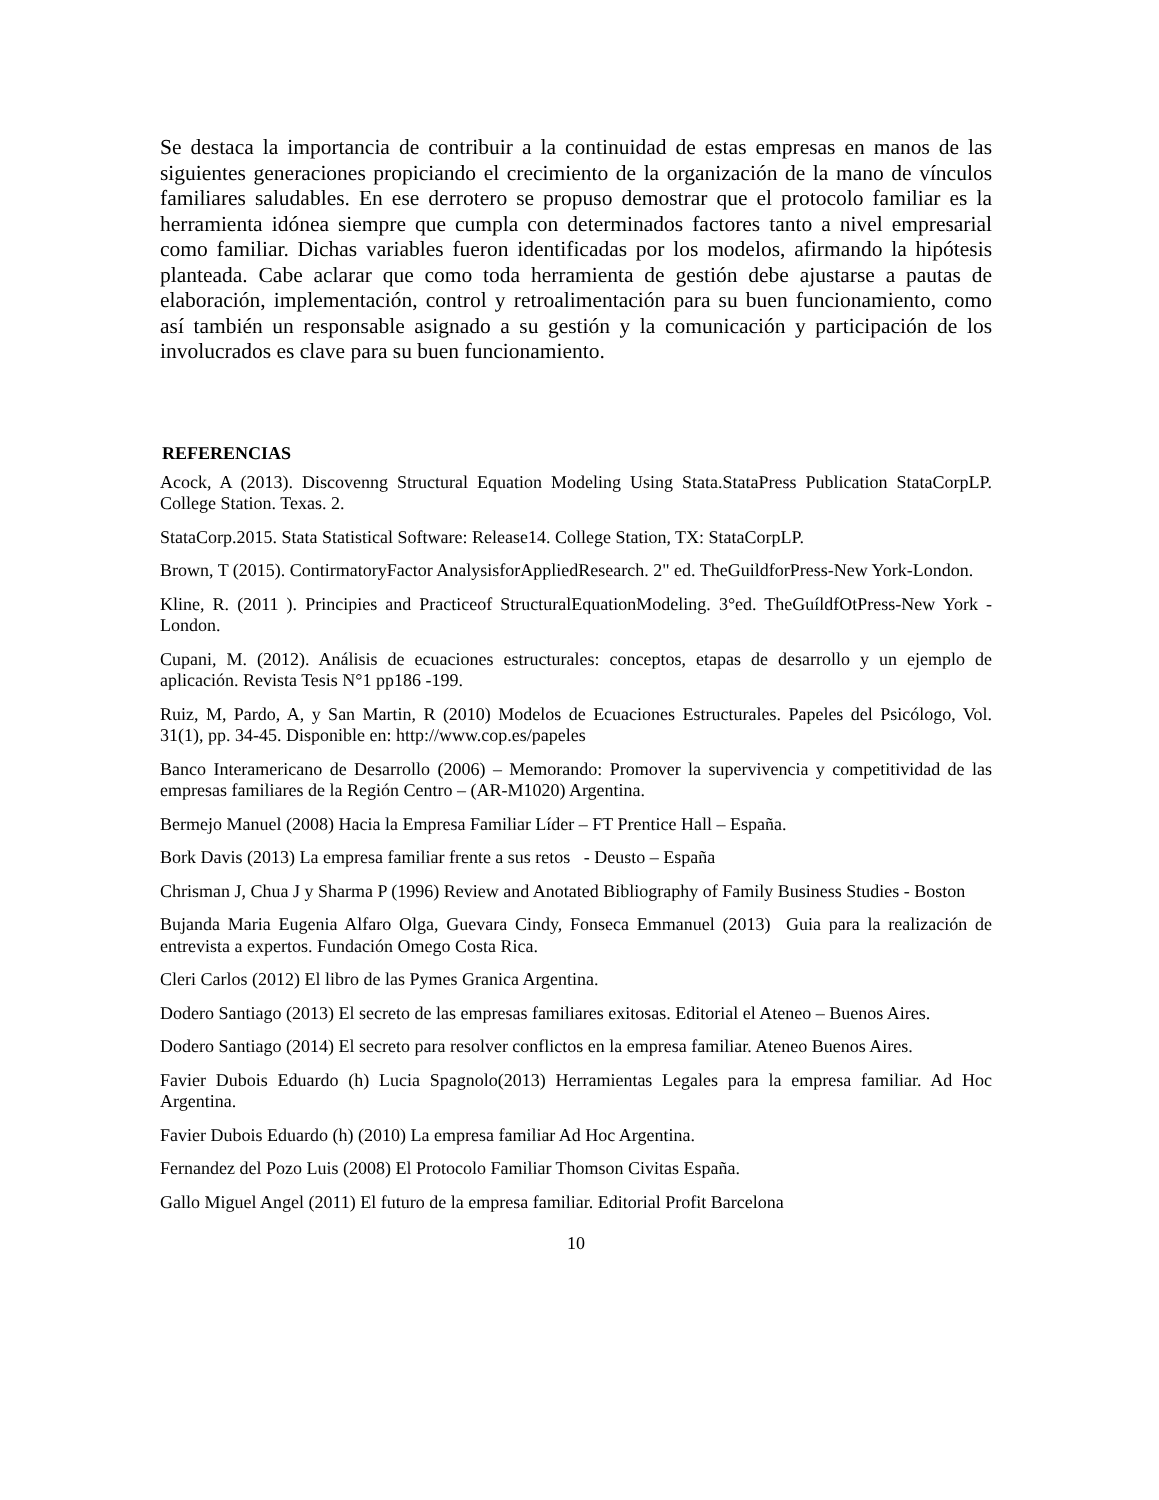Se destaca la importancia de contribuir a la continuidad de estas empresas en manos de las siguientes generaciones propiciando el crecimiento de la organización de la mano de vínculos familiares saludables. En ese derrotero se propuso demostrar que el protocolo familiar es la herramienta idónea siempre que cumpla con determinados factores tanto a nivel empresarial como familiar. Dichas variables fueron identificadas por los modelos, afirmando la hipótesis planteada. Cabe aclarar que como toda herramienta de gestión debe ajustarse a pautas de elaboración, implementación, control y retroalimentación para su buen funcionamiento, como así también un responsable asignado a su gestión y la comunicación y participación de los involucrados es clave para su buen funcionamiento.
REFERENCIAS
Acock, A (2013). Discovenng Structural Equation Modeling Using Stata.StataPress Publication StataCorpLP. College Station. Texas. 2.
StataCorp.2015. Stata Statistical Software: Release14. College Station, TX: StataCorpLP.
Brown, T (2015). ContirmatoryFactor AnalysisforAppliedResearch. 2" ed. TheGuildforPress-New York-London.
Kline, R. (2011 ). Principies and Practiceof StructuralEquationModeling. 3°ed. TheGuíldfOtPress-New York -London.
Cupani, M. (2012). Análisis de ecuaciones estructurales: conceptos, etapas de desarrollo y un ejemplo de aplicación. Revista Tesis N°1 pp186 -199.
Ruiz, M, Pardo, A, y San Martin, R (2010) Modelos de Ecuaciones Estructurales. Papeles del Psicólogo, Vol. 31(1), pp. 34-45. Disponible en: http://www.cop.es/papeles
Banco Interamericano de Desarrollo (2006) – Memorando: Promover la supervivencia y competitividad de las empresas familiares de la Región Centro – (AR-M1020) Argentina.
Bermejo Manuel (2008) Hacia la Empresa Familiar Líder – FT Prentice Hall – España.
Bork Davis (2013) La empresa familiar frente a sus retos - Deusto – España
Chrisman J, Chua J y Sharma P (1996) Review and Anotated Bibliography of Family Business Studies - Boston
Bujanda Maria Eugenia Alfaro Olga, Guevara Cindy, Fonseca Emmanuel (2013) Guia para la realización de entrevista a expertos. Fundación Omego Costa Rica.
Cleri Carlos (2012) El libro de las Pymes Granica Argentina.
Dodero Santiago (2013) El secreto de las empresas familiares exitosas. Editorial el Ateneo – Buenos Aires.
Dodero Santiago (2014) El secreto para resolver conflictos en la empresa familiar. Ateneo Buenos Aires.
Favier Dubois Eduardo (h) Lucia Spagnolo(2013) Herramientas Legales para la empresa familiar. Ad Hoc Argentina.
Favier Dubois Eduardo (h) (2010) La empresa familiar Ad Hoc Argentina.
Fernandez del Pozo Luis (2008) El Protocolo Familiar Thomson Civitas España.
Gallo Miguel Angel (2011) El futuro de la empresa familiar. Editorial Profit Barcelona
10